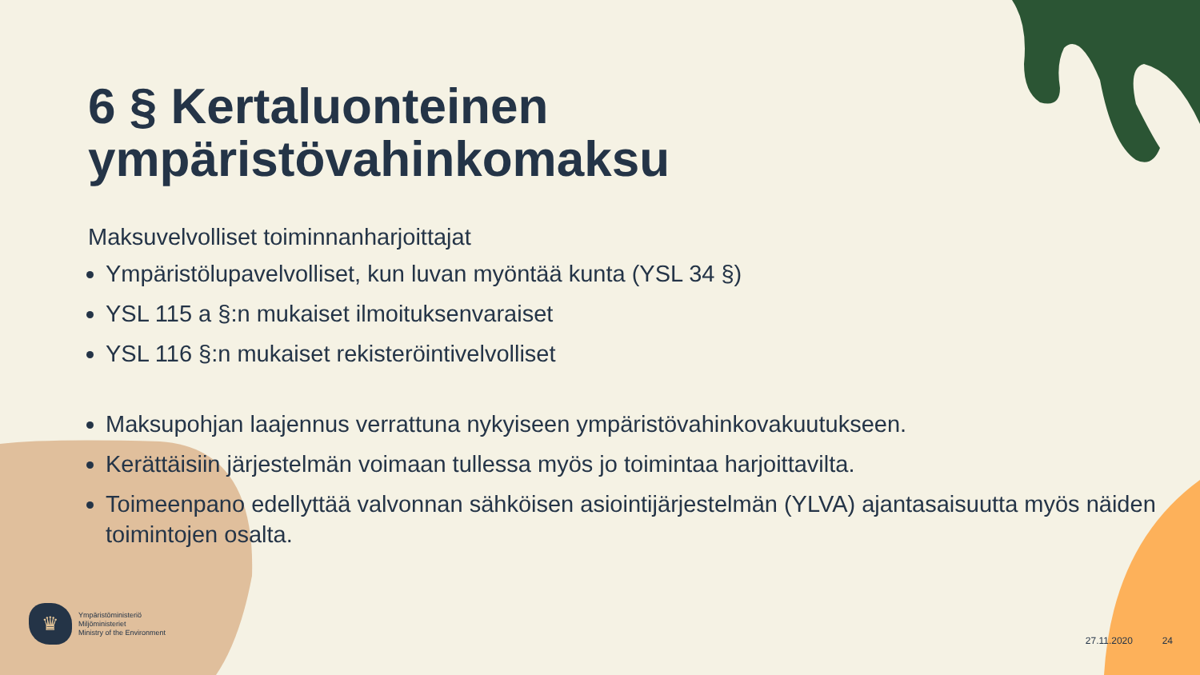6 § Kertaluonteinen
ympäristövahinkomaksu
Maksuvelvolliset toiminnanharjoittajat
Ympäristölupavelvolliset, kun luvan myöntää kunta (YSL 34 §)
YSL 115 a §:n mukaiset ilmoituksenvaraiset
YSL 116 §:n mukaiset rekisteröintivelvolliset
Maksupohjan laajennus verrattuna nykyiseen ympäristövahinkovakuutukseen.
Kerättäisiin järjestelmän voimaan tullessa myös jo toimintaa harjoittavilta.
Toimeenpano edellyttää valvonnan sähköisen asiointijärjestelmän (YLVA) ajantasaisuutta myös näiden toimintojen osalta.
♛
Ympäristöministeriö
Miljöministeriet
Ministry of the Environment
27.11.2020 24